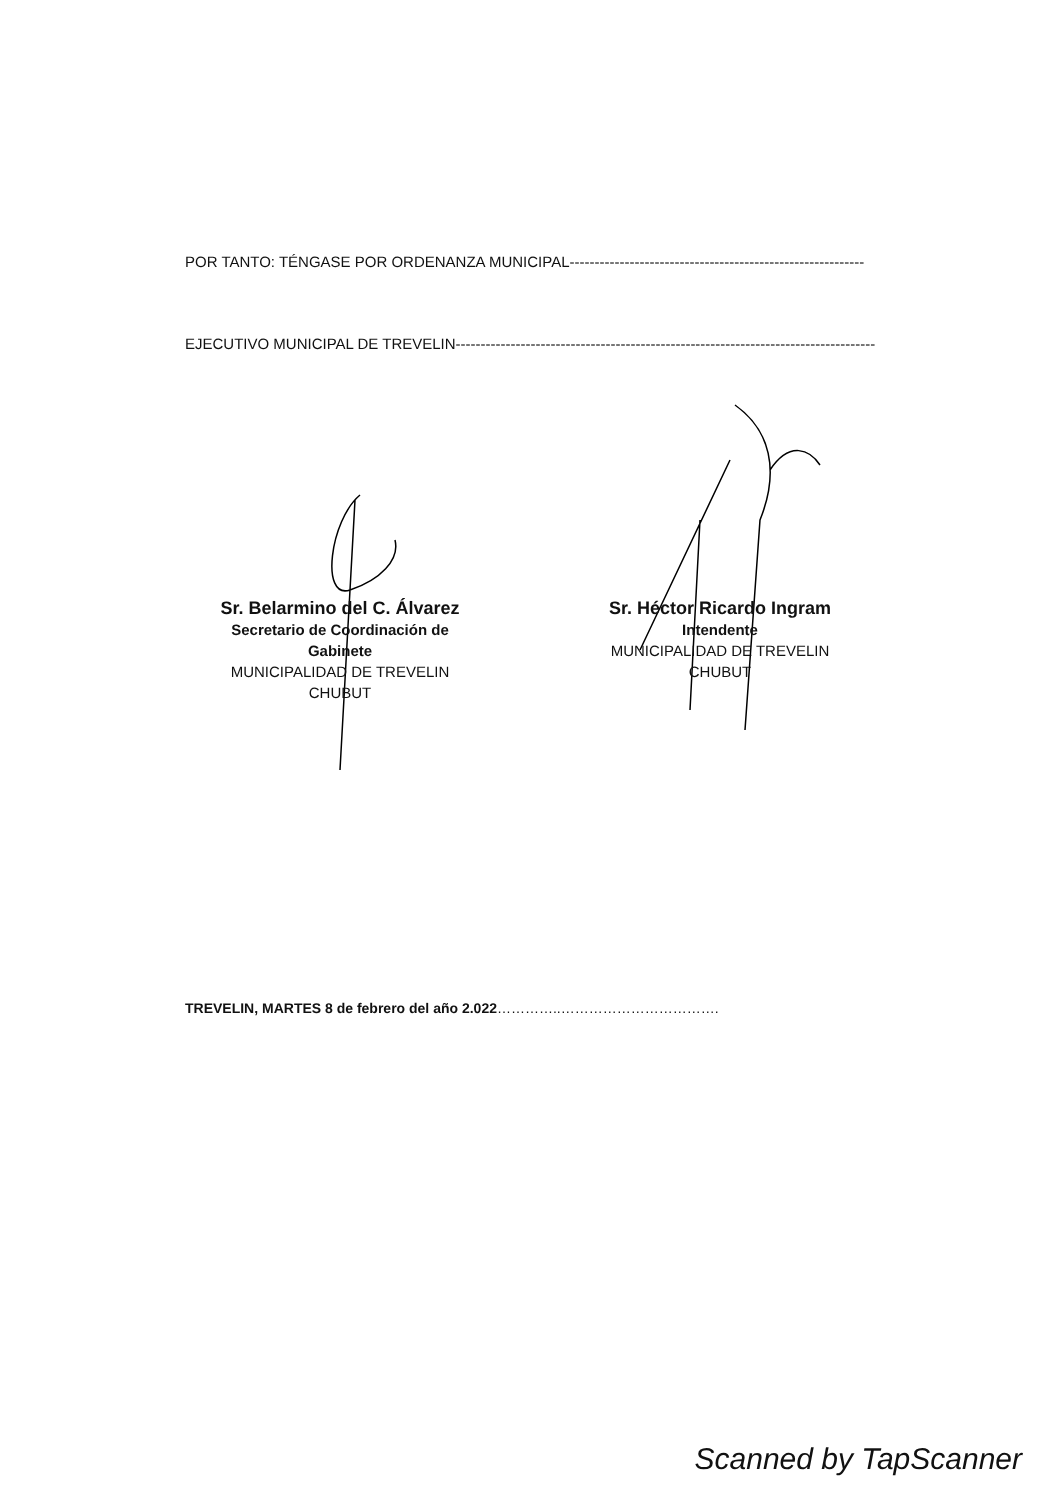POR TANTO: TÉNGASE POR ORDENANZA MUNICIPAL-----------------------------------------------------------
EJECUTIVO MUNICIPAL DE TREVELIN------------------------------------------------------------------------------------
Sr. Belarmino del C. Álvarez
Secretario de Coordinación de Gabinete
MUNICIPALIDAD DE TREVELIN
CHUBUT
Sr. Héctor Ricardo Ingram
Intendente
MUNICIPALIDAD DE TREVELIN
CHUBUT
TREVELIN, MARTES 8 de febrero del año 2.022…………..…………………………….
Scanned by TapScanner